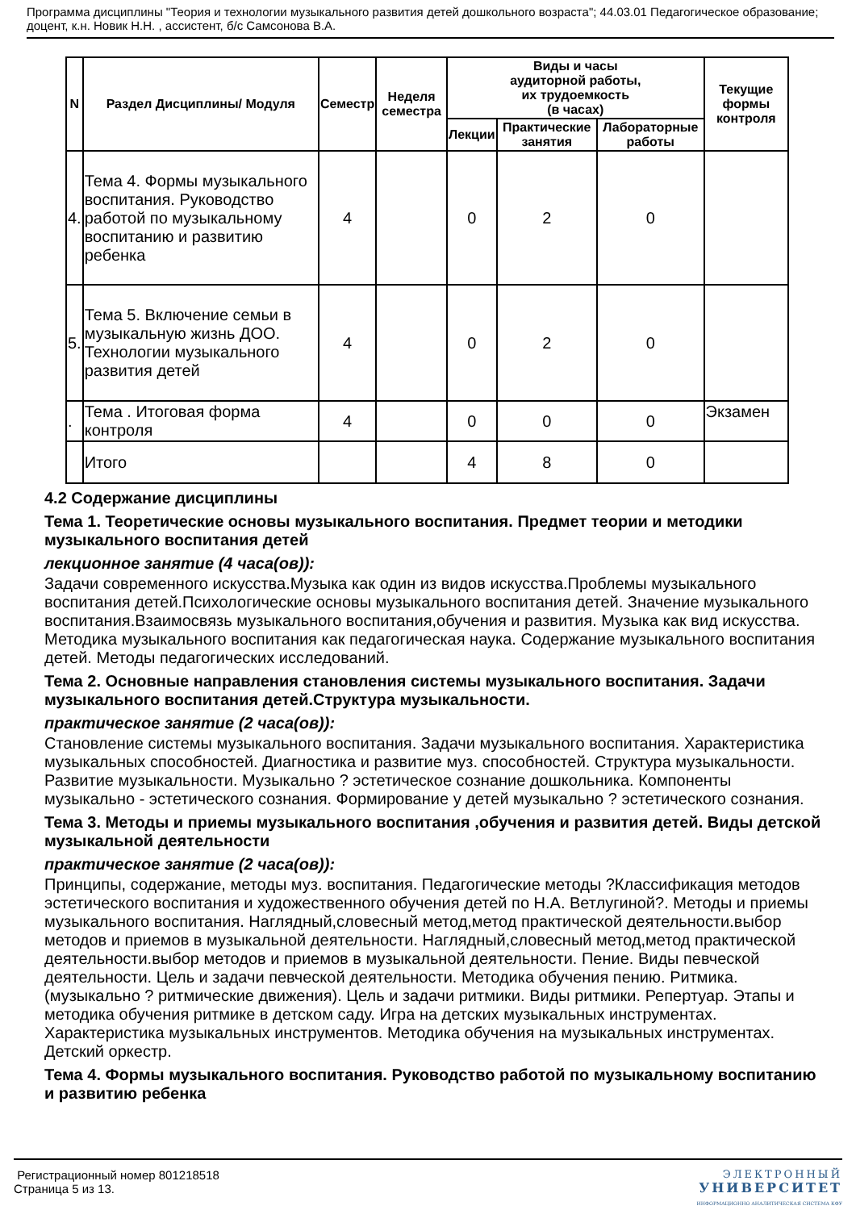Программа дисциплины "Теория и технологии музыкального развития детей дошкольного возраста"; 44.03.01 Педагогическое образование; доцент, к.н. Новик Н.Н. , ассистент, б/с Самсонова В.А.
| N | Раздел Дисциплины/ Модуля | Семестр | Неделя семестра | Виды и часы аудиторной работы, их трудоемкость (в часах) | | | Текущие формы контроля |
| --- | --- | --- | --- | --- | --- | --- | --- |
| | | | | Лекции | Практические занятия | Лабораторные работы | |
| 4. | Тема 4. Формы музыкального воспитания. Руководство работой по музыкальному воспитанию и развитию ребенка | 4 | | 0 | 2 | 0 | |
| 5. | Тема 5. Включение семьи в музыкальную жизнь ДОО. Технологии музыкального развития детей | 4 | | 0 | 2 | 0 | |
| . | Тема . Итоговая форма контроля | 4 | | 0 | 0 | 0 | Экзамен |
| | Итого | | | 4 | 8 | 0 | |
4.2 Содержание дисциплины
Тема 1. Теоретические основы музыкального воспитания. Предмет теории и методики музыкального воспитания детей
лекционное занятие (4 часа(ов)):
Задачи современного искусства.Музыка как один из видов искусства.Проблемы музыкального воспитания детей.Психологические основы музыкального воспитания детей. Значение музыкального воспитания.Взаимосвязь музыкального воспитания,обучения и развития. Музыка как вид искусства. Методика музыкального воспитания как педагогическая наука. Содержание музыкального воспитания детей. Методы педагогических исследований.
Тема 2. Основные направления становления системы музыкального воспитания. Задачи музыкального воспитания детей.Структура музыкальности.
практическое занятие (2 часа(ов)):
Становление системы музыкального воспитания. Задачи музыкального воспитания. Характеристика музыкальных способностей. Диагностика и развитие муз. способностей. Структура музыкальности. Развитие музыкальности. Музыкально ? эстетическое сознание дошкольника. Компоненты музыкально - эстетического сознания. Формирование у детей музыкально ? эстетического сознания.
Тема 3. Методы и приемы музыкального воспитания ,обучения и развития детей. Виды детской музыкальной деятельности
практическое занятие (2 часа(ов)):
Принципы, содержание, методы муз. воспитания. Педагогические методы ?Классификация методов эстетического воспитания и художественного обучения детей по Н.А. Ветлугиной?. Методы и приемы музыкального воспитания. Наглядный,словесный метод,метод практической деятельности.выбор методов и приемов в музыкальной деятельности. Наглядный,словесный метод,метод практической деятельности.выбор методов и приемов в музыкальной деятельности. Пение. Виды певческой деятельности. Цель и задачи певческой деятельности. Методика обучения пению. Ритмика. (музыкально ? ритмические движения). Цель и задачи ритмики. Виды ритмики. Репертуар. Этапы и методика обучения ритмике в детском саду. Игра на детских музыкальных инструментах. Характеристика музыкальных инструментов. Методика обучения на музыкальных инструментах. Детский оркестр.
Тема 4. Формы музыкального воспитания. Руководство работой по музыкальному воспитанию и развитию ребенка
Регистрационный номер 801218518
Страница 5 из 13.
ЭЛЕКТРОННЫЙ
УНИВЕРСИТЕТ
ИНФОРМАЦИОННО АНАЛИТИЧЕСКАЯ СИСТЕМА КФУ